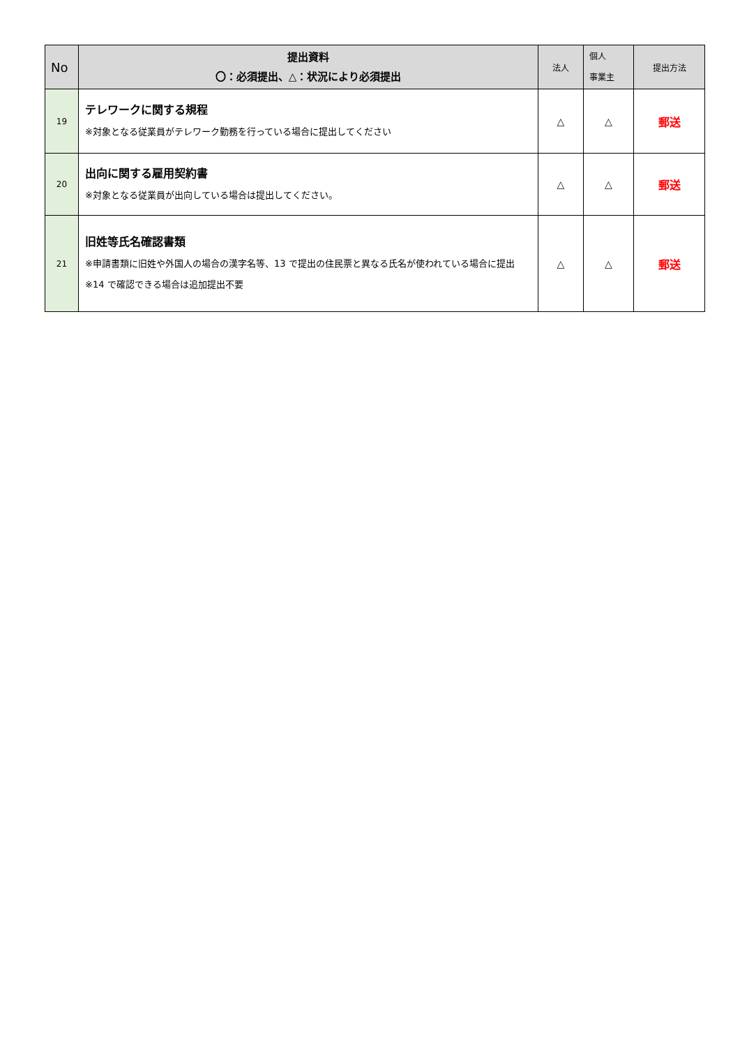| No | 提出資料 〇：必須提出、△：状況により必須提出 | 法人 | 個人 事業主 | 提出方法 |
| --- | --- | --- | --- | --- |
| 19 | テレワークに関する規程 ※対象となる従業員がテレワーク勤務を行っている場合に提出してください | △ | △ | 郵送 |
| 20 | 出向に関する雇用契約書 ※対象となる従業員が出向している場合は提出してください。 | △ | △ | 郵送 |
| 21 | 旧姓等氏名確認書類 ※申請書類に旧姓や外国人の場合の漢字名等、13 で提出の住民票と異なる氏名が使われている場合に提出 ※14 で確認できる場合は追加提出不要 | △ | △ | 郵送 |